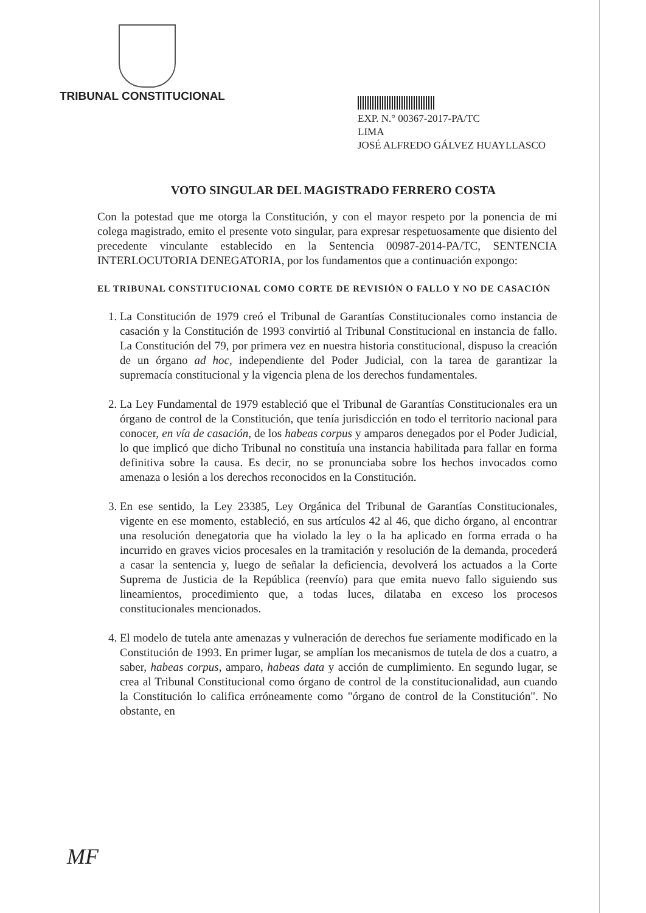TRIBUNAL CONSTITUCIONAL
EXP. N.° 00367-2017-PA/TC
LIMA
JOSÉ ALFREDO GÁLVEZ HUAYLLASCO
VOTO SINGULAR DEL MAGISTRADO FERRERO COSTA
Con la potestad que me otorga la Constitución, y con el mayor respeto por la ponencia de mi colega magistrado, emito el presente voto singular, para expresar respetuosamente que disiento del precedente vinculante establecido en la Sentencia 00987-2014-PA/TC, SENTENCIA INTERLOCUTORIA DENEGATORIA, por los fundamentos que a continuación expongo:
EL TRIBUNAL CONSTITUCIONAL COMO CORTE DE REVISIÓN O FALLO Y NO DE CASACIÓN
1. La Constitución de 1979 creó el Tribunal de Garantías Constitucionales como instancia de casación y la Constitución de 1993 convirtió al Tribunal Constitucional en instancia de fallo. La Constitución del 79, por primera vez en nuestra historia constitucional, dispuso la creación de un órgano ad hoc, independiente del Poder Judicial, con la tarea de garantizar la supremacía constitucional y la vigencia plena de los derechos fundamentales.
2. La Ley Fundamental de 1979 estableció que el Tribunal de Garantías Constitucionales era un órgano de control de la Constitución, que tenía jurisdicción en todo el territorio nacional para conocer, en vía de casación, de los habeas corpus y amparos denegados por el Poder Judicial, lo que implicó que dicho Tribunal no constituía una instancia habilitada para fallar en forma definitiva sobre la causa. Es decir, no se pronunciaba sobre los hechos invocados como amenaza o lesión a los derechos reconocidos en la Constitución.
3. En ese sentido, la Ley 23385, Ley Orgánica del Tribunal de Garantías Constitucionales, vigente en ese momento, estableció, en sus artículos 42 al 46, que dicho órgano, al encontrar una resolución denegatoria que ha violado la ley o la ha aplicado en forma errada o ha incurrido en graves vicios procesales en la tramitación y resolución de la demanda, procederá a casar la sentencia y, luego de señalar la deficiencia, devolverá los actuados a la Corte Suprema de Justicia de la República (reenvío) para que emita nuevo fallo siguiendo sus lineamientos, procedimiento que, a todas luces, dilataba en exceso los procesos constitucionales mencionados.
4. El modelo de tutela ante amenazas y vulneración de derechos fue seriamente modificado en la Constitución de 1993. En primer lugar, se amplían los mecanismos de tutela de dos a cuatro, a saber, habeas corpus, amparo, habeas data y acción de cumplimiento. En segundo lugar, se crea al Tribunal Constitucional como órgano de control de la constitucionalidad, aun cuando la Constitución lo califica erróneamente como "órgano de control de la Constitución". No obstante, en
MF